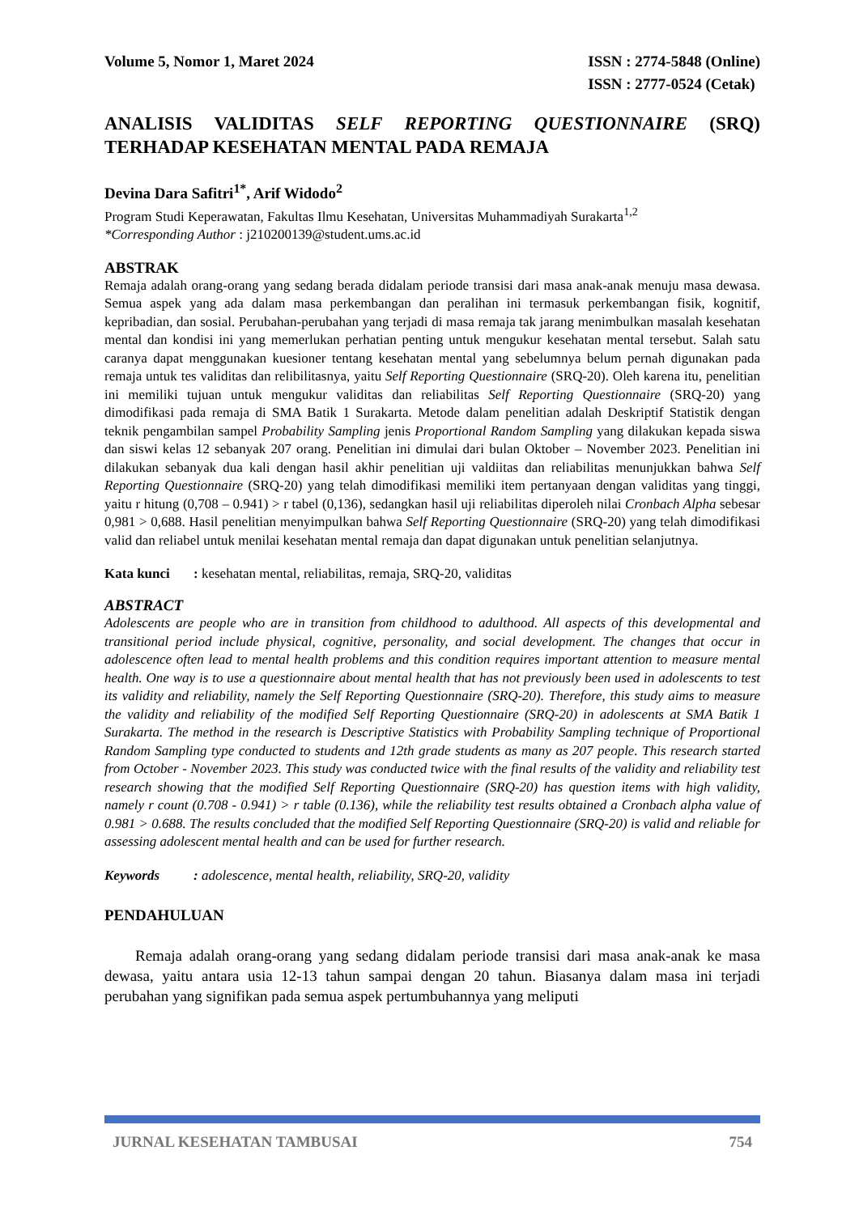Volume 5, Nomor 1, Maret 2024 ISSN : 2774-5848 (Online)
ISSN : 2777-0524 (Cetak)
ANALISIS VALIDITAS SELF REPORTING QUESTIONNAIRE (SRQ) TERHADAP KESEHATAN MENTAL PADA REMAJA
Devina Dara Safitri<sup>1*</sup>, Arif Widodo<sup>2</sup>
Program Studi Keperawatan, Fakultas Ilmu Kesehatan, Universitas Muhammadiyah Surakarta<sup>1,2</sup>
*Corresponding Author : j210200139@student.ums.ac.id
ABSTRAK
Remaja adalah orang-orang yang sedang berada didalam periode transisi dari masa anak-anak menuju masa dewasa. Semua aspek yang ada dalam masa perkembangan dan peralihan ini termasuk perkembangan fisik, kognitif, kepribadian, dan sosial. Perubahan-perubahan yang terjadi di masa remaja tak jarang menimbulkan masalah kesehatan mental dan kondisi ini yang memerlukan perhatian penting untuk mengukur kesehatan mental tersebut. Salah satu caranya dapat menggunakan kuesioner tentang kesehatan mental yang sebelumnya belum pernah digunakan pada remaja untuk tes validitas dan relibilitasnya, yaitu Self Reporting Questionnaire (SRQ-20). Oleh karena itu, penelitian ini memiliki tujuan untuk mengukur validitas dan reliabilitas Self Reporting Questionnaire (SRQ-20) yang dimodifikasi pada remaja di SMA Batik 1 Surakarta. Metode dalam penelitian adalah Deskriptif Statistik dengan teknik pengambilan sampel Probability Sampling jenis Proportional Random Sampling yang dilakukan kepada siswa dan siswi kelas 12 sebanyak 207 orang. Penelitian ini dimulai dari bulan Oktober – November 2023. Penelitian ini dilakukan sebanyak dua kali dengan hasil akhir penelitian uji valdiitas dan reliabilitas menunjukkan bahwa Self Reporting Questionnaire (SRQ-20) yang telah dimodifikasi memiliki item pertanyaan dengan validitas yang tinggi, yaitu r hitung (0,708 – 0.941) > r tabel (0,136), sedangkan hasil uji reliabilitas diperoleh nilai Cronbach Alpha sebesar 0,981 > 0,688. Hasil penelitian menyimpulkan bahwa Self Reporting Questionnaire (SRQ-20) yang telah dimodifikasi valid dan reliabel untuk menilai kesehatan mental remaja dan dapat digunakan untuk penelitian selanjutnya.
Kata kunci: kesehatan mental, reliabilitas, remaja, SRQ-20, validitas
ABSTRACT
Adolescents are people who are in transition from childhood to adulthood. All aspects of this developmental and transitional period include physical, cognitive, personality, and social development. The changes that occur in adolescence often lead to mental health problems and this condition requires important attention to measure mental health. One way is to use a questionnaire about mental health that has not previously been used in adolescents to test its validity and reliability, namely the Self Reporting Questionnaire (SRQ-20). Therefore, this study aims to measure the validity and reliability of the modified Self Reporting Questionnaire (SRQ-20) in adolescents at SMA Batik 1 Surakarta. The method in the research is Descriptive Statistics with Probability Sampling technique of Proportional Random Sampling type conducted to students and 12th grade students as many as 207 people. This research started from October - November 2023. This study was conducted twice with the final results of the validity and reliability test research showing that the modified Self Reporting Questionnaire (SRQ-20) has question items with high validity, namely r count (0.708 - 0.941) > r table (0.136), while the reliability test results obtained a Cronbach alpha value of 0.981 > 0.688. The results concluded that the modified Self Reporting Questionnaire (SRQ-20) is valid and reliable for assessing adolescent mental health and can be used for further research.
Keywords: adolescence, mental health, reliability, SRQ-20, validity
PENDAHULUAN
Remaja adalah orang-orang yang sedang didalam periode transisi dari masa anak-anak ke masa dewasa, yaitu antara usia 12-13 tahun sampai dengan 20 tahun. Biasanya dalam masa ini terjadi perubahan yang signifikan pada semua aspek pertumbuhannya yang meliputi
JURNAL KESEHATAN TAMBUSAI 754